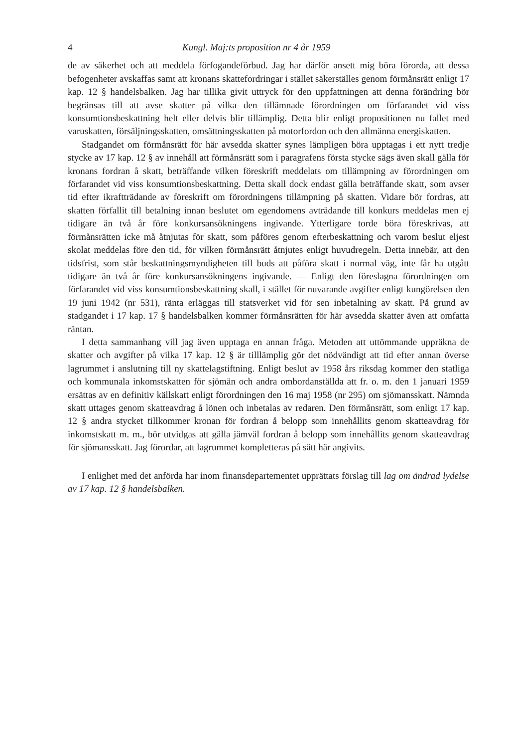4 Kungl. Maj:ts proposition nr 4 år 1959
de av säkerhet och att meddela förfogandeförbud. Jag har därför ansett mig böra förorda, att dessa befogenheter avskaffas samt att kronans skattefordringar i stället säkerställes genom förmånsrätt enligt 17 kap. 12 § handelsbalken. Jag har tillika givit uttryck för den uppfattningen att denna förändring bör begränsas till att avse skatter på vilka den tillämnade förordningen om förfarandet vid viss konsumtionsbeskattning helt eller delvis blir tillämplig. Detta blir enligt propositionen nu fallet med varuskatten, försäljningsskatten, omsättningsskatten på motorfordon och den allmänna energiskatten.
Stadgandet om förmånsrätt för här avsedda skatter synes lämpligen böra upptagas i ett nytt tredje stycke av 17 kap. 12 § av innehåll att förmånsrätt som i paragrafens första stycke sägs även skall gälla för kronans fordran å skatt, beträffande vilken föreskrift meddelats om tillämpning av förordningen om förfarandet vid viss konsumtionsbeskattning. Detta skall dock endast gälla beträffande skatt, som avser tid efter ikraftträdande av föreskrift om förordningens tillämpning på skatten. Vidare bör fordras, att skatten förfallit till betalning innan beslutet om egendomens avträdande till konkurs meddelas men ej tidigare än två år före konkursansökningens ingivande. Ytterligare torde böra föreskrivas, att förmånsrätten icke må åtnjutas för skatt, som påföres genom efterbeskattning och varom beslut eljest skolat meddelas före den tid, för vilken förmånsrätt åtnjutes enligt huvudregeln. Detta innebär, att den tidsfrist, som står beskattningsmyndigheten till buds att påföra skatt i normal väg, inte får ha utgått tidigare än två år före konkursansökningens ingivande. — Enligt den föreslagna förordningen om förfarandet vid viss konsumtionsbeskattning skall, i stället för nuvarande avgifter enligt kungörelsen den 19 juni 1942 (nr 531), ränta erläggas till statsverket vid för sen inbetalning av skatt. På grund av stadgandet i 17 kap. 17 § handelsbalken kommer förmånsrätten för här avsedda skatter även att omfatta räntan.
I detta sammanhang vill jag även upptaga en annan fråga. Metoden att uttömmande uppräkna de skatter och avgifter på vilka 17 kap. 12 § är tilllämplig gör det nödvändigt att tid efter annan överse lagrummet i anslutning till ny skattelagstiftning. Enligt beslut av 1958 års riksdag kommer den statliga och kommunala inkomstskatten för sjömän och andra ombordanställda att fr. o. m. den 1 januari 1959 ersättas av en definitiv källskatt enligt förordningen den 16 maj 1958 (nr 295) om sjömansskatt. Nämnda skatt uttages genom skatteavdrag å lönen och inbetalas av redaren. Den förmånsrätt, som enligt 17 kap. 12 § andra stycket tillkommer kronan för fordran å belopp som innehållits genom skatteavdrag för inkomstskatt m. m., bör utvidgas att gälla jämväl fordran å belopp som innehållits genom skatteavdrag för sjömansskatt. Jag förordar, att lagrummet kompletteras på sätt här angivits.
I enlighet med det anförda har inom finansdepartementet upprättats förslag till lag om ändrad lydelse av 17 kap. 12 § handelsbalken.